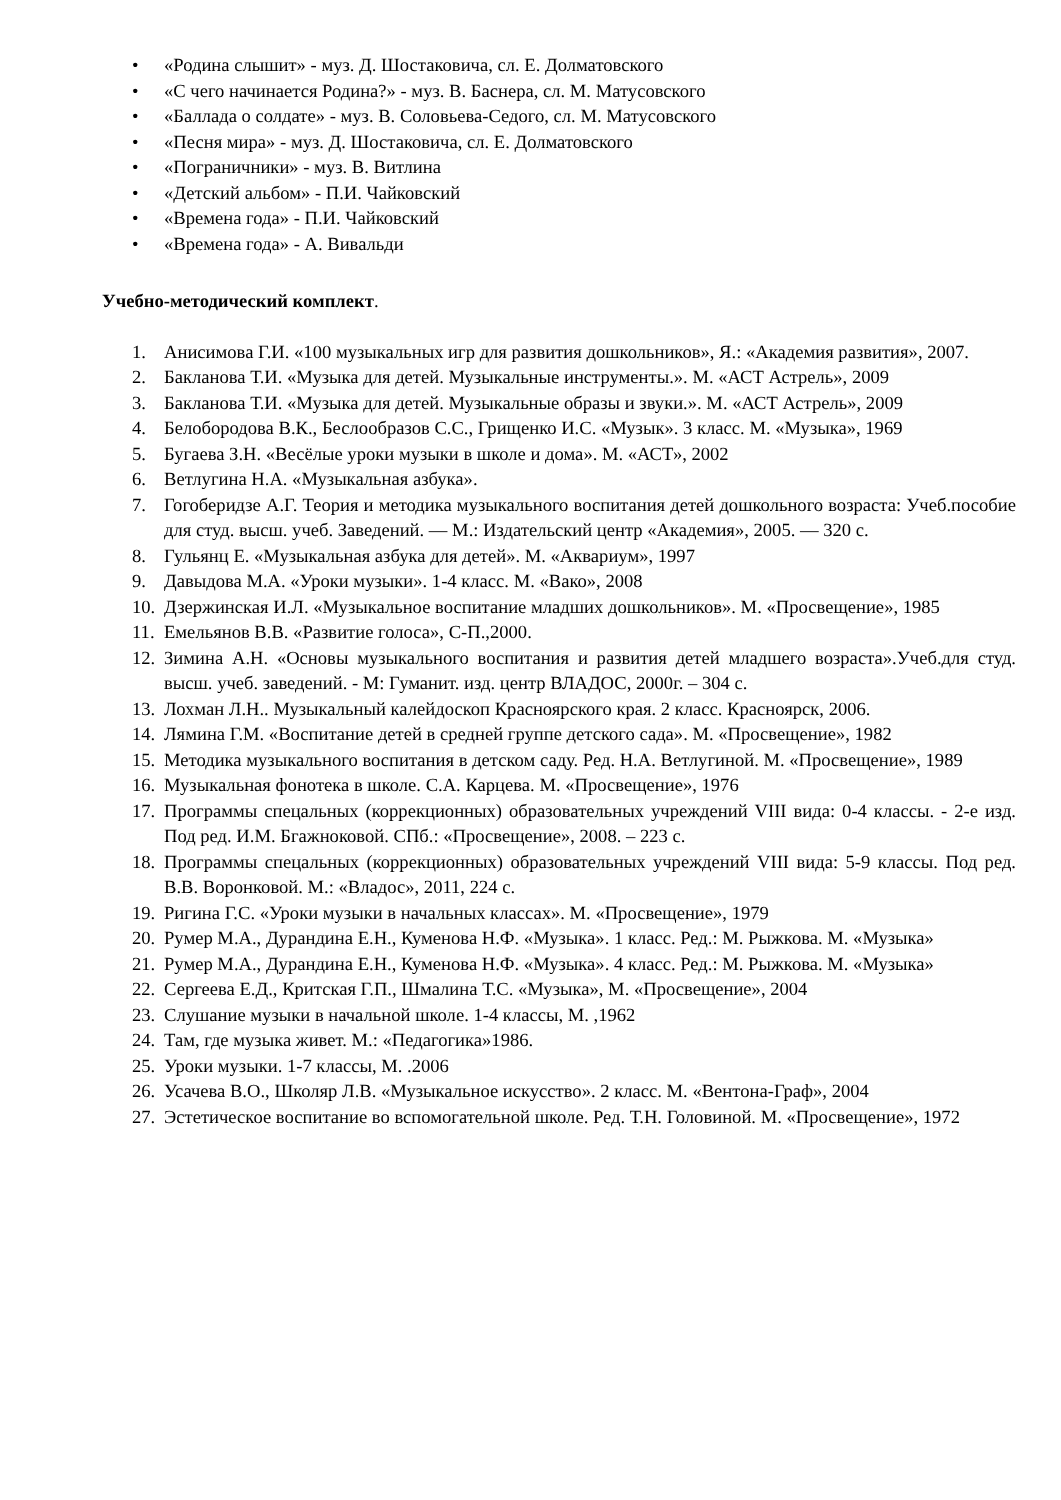• «Родина слышит» - муз. Д. Шостаковича, сл. Е. Долматовского
• «С чего начинается Родина?» - муз. В. Баснера, сл. М. Матусовского
• «Баллада о солдате» - муз. В. Соловьева-Седого, сл. М. Матусовского
• «Песня мира» - муз. Д. Шостаковича, сл. Е. Долматовского
• «Пограничники» - муз. В. Витлина
• «Детский альбом» - П.И. Чайковский
• «Времена года» - П.И. Чайковский
• «Времена года» - А. Вивальди
Учебно-методический комплект.
1. Анисимова Г.И. «100 музыкальных игр для развития дошкольников», Я.: «Академия развития», 2007.
2. Бакланова Т.И. «Музыка для детей. Музыкальные инструменты.». М. «АСТ Астрель», 2009
3. Бакланова Т.И. «Музыка для детей. Музыкальные образы и звуки.». М. «АСТ Астрель», 2009
4. Белобородова В.К., Беслообразов С.С., Грищенко И.С. «Музык». 3 класс. М. «Музыка», 1969
5. Бугаева З.Н. «Весёлые уроки музыки в школе и дома». М. «АСТ», 2002
6. Ветлугина Н.А. «Музыкальная азбука».
7. Гогоберидзе А.Г. Теория и методика музыкального воспитания детей дошкольного возраста: Учеб.пособие для студ. высш. учеб. Заведений. — М.: Издательский центр «Академия», 2005. — 320 с.
8. Гульянц Е. «Музыкальная азбука для детей». М. «Аквариум», 1997
9. Давыдова М.А. «Уроки музыки». 1-4 класс. М. «Вако», 2008
10. Дзержинская И.Л. «Музыкальное воспитание младших дошкольников». М. «Просвещение», 1985
11. Емельянов В.В. «Развитие голоса», С-П.,2000.
12. Зимина А.Н. «Основы музыкального воспитания и развития детей младшего возраста».Учеб.для студ. высш. учеб. заведений. - М: Гуманит. изд. центр ВЛАДОС, 2000г. – 304 с.
13. Лохман Л.Н.. Музыкальный калейдоскоп Красноярского края. 2 класс. Красноярск, 2006.
14. Лямина Г.М. «Воспитание детей в средней группе детского сада». М. «Просвещение», 1982
15. Методика музыкального воспитания в детском саду. Ред. Н.А. Ветлугиной. М. «Просвещение», 1989
16. Музыкальная фонотека в школе. С.А. Карцева. М. «Просвещение», 1976
17. Программы спецальных (коррекционных) образовательных учреждений VIII вида: 0-4 классы. - 2-е изд. Под ред. И.М. Бгажноковой. СПб.: «Просвещение», 2008. – 223 с.
18. Программы спецальных (коррекционных) образовательных учреждений VIII вида: 5-9 классы. Под ред. В.В. Воронковой. М.: «Владос», 2011, 224 с.
19. Ригина Г.С. «Уроки музыки в начальных классах». М. «Просвещение», 1979
20. Румер М.А., Дурандина Е.Н., Куменова Н.Ф. «Музыка». 1 класс. Ред.: М. Рыжкова. М. «Музыка»
21. Румер М.А., Дурандина Е.Н., Куменова Н.Ф. «Музыка». 4 класс. Ред.: М. Рыжкова. М. «Музыка»
22. Сергеева Е.Д., Критская Г.П., Шмалина Т.С. «Музыка», М. «Просвещение», 2004
23. Слушание музыки в начальной школе. 1-4 классы, М. ,1962
24. Там, где музыка живет. М.: «Педагогика»1986.
25. Уроки музыки. 1-7 классы, М. .2006
26. Усачева В.О., Школяр Л.В. «Музыкальное искусство». 2 класс. М. «Вентона-Граф», 2004
27. Эстетическое воспитание во вспомогательной школе. Ред. Т.Н. Головиной. М. «Просвещение», 1972